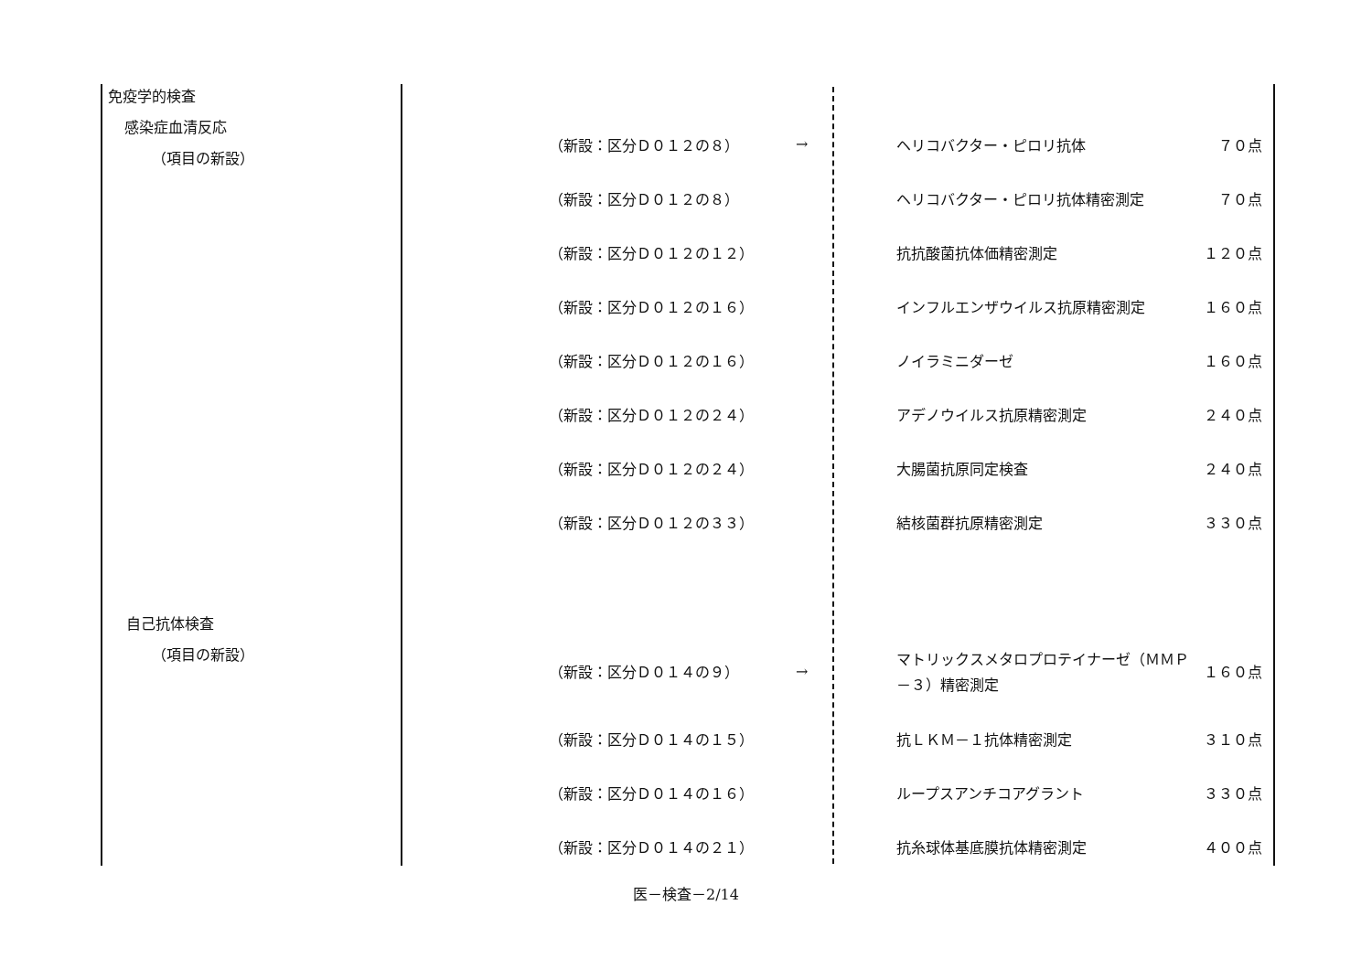免疫学的検査
感染症血清反応
（項目の新設）
自己抗体検査
（項目の新設）
| （新設：区分Ｄ０１２の８） | → | ヘリコバクター・ピロリ抗体 | ７０点 |
| （新設：区分Ｄ０１２の８） | | ヘリコバクター・ピロリ抗体精密測定 | ７０点 |
| （新設：区分Ｄ０１２の１２） | | 抗抗酸菌抗体価精密測定 | １２０点 |
| （新設：区分Ｄ０１２の１６） | | インフルエンザウイルス抗原精密測定 | １６０点 |
| （新設：区分Ｄ０１２の１６） | | ノイラミニダーゼ | １６０点 |
| （新設：区分Ｄ０１２の２４） | | アデノウイルス抗原精密測定 | ２４０点 |
| （新設：区分Ｄ０１２の２４） | | 大腸菌抗原同定検査 | ２４０点 |
| （新設：区分Ｄ０１２の３３） | | 結核菌群抗原精密測定 | ３３０点 |
| （新設：区分Ｄ０１４の９） | → | マトリックスメタロプロテイナーゼ（ＭＭＰ－３）精密測定 | １６０点 |
| （新設：区分Ｄ０１４の１５） | | 抗ＬＫＭ－１抗体精密測定 | ３１０点 |
| （新設：区分Ｄ０１４の１６） | | ループスアンチコアグラント | ３３０点 |
| （新設：区分Ｄ０１４の２１） | | 抗糸球体基底膜抗体精密測定 | ４００点 |
医－検査－2/14